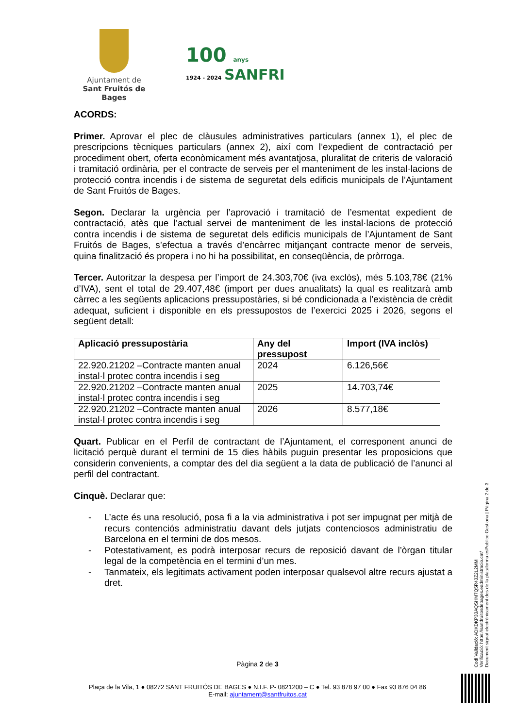Ajuntament de
Sant Fruitós de Bages
100 anys
1924 - 2024 SANFRI
ACORDS:
Primer. Aprovar el plec de clàusules administratives particulars (annex 1), el plec de prescripcions tècniques particulars (annex 2), així com l’expedient de contractació per procediment obert, oferta econòmicament més avantatjosa, pluralitat de criteris de valoració i tramitació ordinària, per el contracte de serveis per el manteniment de les instal·lacions de protecció contra incendis i de sistema de seguretat dels edificis municipals de l’Ajuntament de Sant Fruitós de Bages.
Segon. Declarar la urgència per l’aprovació i tramitació de l’esmentat expedient de contractació, atès que l’actual servei de manteniment de les instal·lacions de protecció contra incendis i de sistema de seguretat dels edificis municipals de l’Ajuntament de Sant Fruitós de Bages, s’efectua a través d’encàrrec mitjançant contracte menor de serveis, quina finalització és propera i no hi ha possibilitat, en conseqüència, de pròrroga.
Tercer. Autoritzar la despesa per l’import de 24.303,70€ (iva exclòs), més 5.103,78€ (21% d’IVA), sent el total de 29.407,48€ (import per dues anualitats) la qual es realitzarà amb càrrec a les següents aplicacions pressupostàries, si bé condicionada a l’existència de crèdit adequat, suficient i disponible en els pressupostos de l’exercici 2025 i 2026, segons el següent detall:
| Aplicació pressupostària | Any del pressupost | Import (IVA inclòs) |
| --- | --- | --- |
| 22.920.21202 –Contracte manten anual instal·l protec contra incendis i seg | 2024 | 6.126,56€ |
| 22.920.21202 –Contracte manten anual instal·l protec contra incendis i seg | 2025 | 14.703,74€ |
| 22.920.21202 –Contracte manten anual instal·l protec contra incendis i seg | 2026 | 8.577,18€ |
Quart. Publicar en el Perfil de contractant de l’Ajuntament, el corresponent anunci de licitació perquè durant el termini de 15 dies hàbils puguin presentar les proposicions que considerin convenients, a comptar des del dia següent a la data de publicació de l’anunci al perfil del contractant.
Cinquè. Declarar que:
- L’acte és una resolució, posa fi a la via administrativa i pot ser impugnat per mitjà de recurs contenciós administratiu davant dels jutjats contenciosos administratiu de Barcelona en el termini de dos mesos.
- Potestativament, es podrà interposar recurs de reposició davant de l’òrgan titular legal de la competència en el termini d’un mes.
- Tanmateix, els legitimats activament poden interposar qualsevol altre recurs ajustat a dret.
Pàgina 2 de 3
Plaça de la Vila, 1 ● 08272 SANT FRUITÓS DE BAGES ● N.I.F. P- 0821200 – C ● Tel. 93 878 97 00 ● Fax 93 876 04 86
E-mail: ajuntament@santfruitos.cat
Codi Validació: ADXDKP33AQSHM7Q5R43Z2L2MM
Verificació: https://santfruitosdebages.eadministracio.cat/
Document signat electrònicament des de la plataforma esPublico Gestiona | Pàgina 2 de 3